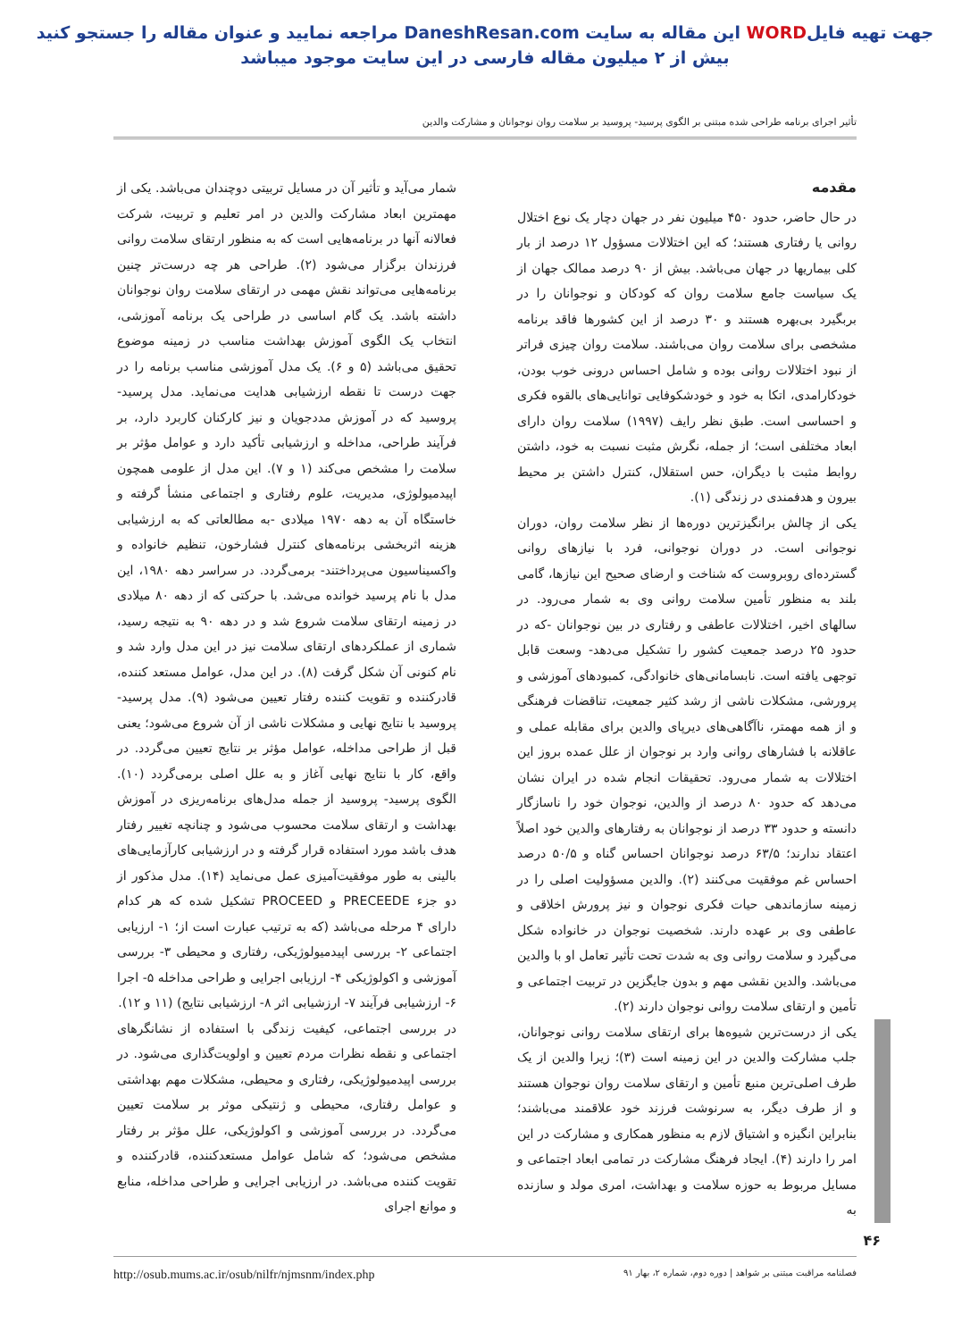جهت تهیه فایلWORD این مقاله به سایت DaneshResan.com مراجعه نمایید و عنوان مقاله را جستجو کنید
بیش از ۲ میلیون مقاله فارسی در این سایت موجود میباشد
تأثیر اجرای برنامه طراحی شده مبتنی بر الگوی پرسید- پروسید بر سلامت روان نوجوانان و مشارکت والدین
مقدمه
در حال حاضر، حدود ۴۵۰ میلیون نفر در جهان دچار یک نوع اختلال روانی یا رفتاری هستند؛ که این اختلالات مسؤول ۱۲ درصد از بار کلی بیماریها در جهان می‌باشد. بیش از ۹۰ درصد ممالک جهان از یک سیاست جامع سلامت روان که کودکان و نوجوانان را در بربگیرد بی‌بهره هستند و ۳۰ درصد از این کشورها فاقد برنامه مشخصی برای سلامت روان می‌باشند. سلامت روان چیزی فراتر از نبود اختلالات روانی بوده و شامل احساس درونی خوب بودن، خودکارامدی، اتکا به خود و خودشکوفایی توانایی‌های بالقوه فکری و احساسی است. طبق نظر رایف (۱۹۹۷) سلامت روان دارای ابعاد مختلفی است؛ از جمله، نگرش مثبت نسبت به خود، داشتن روابط مثبت با دیگران، حس استقلال، کنترل داشتن بر محیط بیرون و هدفمندی در زندگی (۱).
یکی از چالش برانگیزترین دوره‌ها از نظر سلامت روان، دوران نوجوانی است. در دوران نوجوانی، فرد با نیازهای روانی گسترده‌ای روبروست که شناخت و ارضای صحیح این نیازها، گامی بلند به منظور تأمین سلامت روانی وی به شمار می‌رود. در سالهای اخیر، اختلالات عاطفی و رفتاری در بین نوجوانان -که در حدود ۲۵ درصد جمعیت کشور را تشکیل می‌دهد- وسعت قابل توجهی یافته است. نابسامانی‌های خانوادگی، کمبودهای آموزشی و پرورشی، مشکلات ناشی از رشد کثیر جمعیت، تناقضات فرهنگی و از همه مهمتر، ناآگاهی‌های دیرپای والدین برای مقابله عملی و عاقلانه با فشارهای روانی وارد بر نوجوان از علل عمده بروز این اختلالات به شمار می‌رود. تحقیقات انجام شده در ایران نشان می‌دهد که حدود ۸۰ درصد از والدین، نوجوان خود را ناسازگار دانسته و حدود ۳۳ درصد از نوجوانان به رفتارهای والدین خود اصلاً اعتقاد ندارند؛ ۶۳/۵ درصد نوجوانان احساس گناه و ۵۰/۵ درصد احساس غم موفقیت می‌کنند (۲). والدین مسؤولیت اصلی را در زمینه سازماندهی حیات فکری نوجوان و نیز پرورش اخلاقی و عاطفی وی بر عهده دارند. شخصیت نوجوان در خانواده شکل می‌گیرد و سلامت روانی وی به شدت تحت تأثیر تعامل او با والدین می‌باشد. والدین نقشی مهم و بدون جایگزین در تربیت اجتماعی و تأمین و ارتقای سلامت روانی نوجوان دارند (۲).
یکی از درست‌ترین شیوه‌ها برای ارتقای سلامت روانی نوجوانان، جلب مشارکت والدین در این زمینه است (۳)؛ زیرا والدین از یک طرف اصلی‌ترین منبع تأمین و ارتقای سلامت روان نوجوان هستند و از طرف دیگر، به سرنوشت فرزند خود علاقمند می‌باشند؛ بنابراین انگیزه و اشتیاق لازم به منظور همکاری و مشارکت در این امر را دارند (۴). ایجاد فرهنگ مشارکت در تمامی ابعاد اجتماعی و مسایل مربوط به حوزه سلامت و بهداشت، امری مولد و سازنده به
شمار می‌آید و تأثیر آن در مسایل تربیتی دوچندان می‌باشد. یکی از مهمترین ابعاد مشارکت والدین در امر تعلیم و تربیت، شرکت فعالانه آنها در برنامه‌هایی است که به منظور ارتقای سلامت روانی فرزندان برگزار می‌شود (۲). طراحی هر چه درست‌تر چنین برنامه‌هایی می‌تواند نقش مهمی در ارتقای سلامت روان نوجوانان داشته باشد. یک گام اساسی در طراحی یک برنامه آموزشی، انتخاب یک الگوی آموزش بهداشت مناسب در زمینه موضوع تحقیق می‌باشد (۵ و ۶). یک مدل آموزشی مناسب برنامه را در جهت درست تا نقطه ارزشیابی هدایت می‌نماید. مدل پرسید- پروسید که در آموزش مددجویان و نیز کارکنان کاربرد دارد، بر فرآیند طراحی، مداخله و ارزشیابی تأکید دارد و عوامل مؤثر بر سلامت را مشخص می‌کند (۱ و ۷). این مدل از علومی همچون اپیدمیولوژی، مدیریت، علوم رفتاری و اجتماعی منشأ گرفته و خاستگاه آن به دهه ۱۹۷۰ میلادی -به مطالعاتی که به ارزشیابی هزینه اثربخشی برنامه‌های کنترل فشارخون، تنظیم خانواده و واکسیناسیون می‌پرداختند- برمی‌گردد. در سراسر دهه ۱۹۸۰، این مدل با نام پرسید خوانده می‌شد. با حرکتی که از دهه ۸۰ میلادی در زمینه ارتقای سلامت شروع شد و در دهه ۹۰ به نتیجه رسید، شماری از عملکردهای ارتقای سلامت نیز در این مدل وارد شد و نام کنونی آن شکل گرفت (۸). در این مدل، عوامل مستعد کننده، قادرکننده و تقویت کننده رفتار تعیین می‌شود (۹). مدل پرسید- پروسید با نتایج نهایی و مشکلات ناشی از آن شروع می‌شود؛ یعنی قبل از طراحی مداخله، عوامل مؤثر بر نتایج تعیین می‌گردد. در واقع، کار با نتایج نهایی آغاز و به علل اصلی برمی‌گردد (۱۰). الگوی پرسید- پروسید از جمله مدل‌های برنامه‌ریزی در آموزش بهداشت و ارتقای سلامت محسوب می‌شود و چنانچه تغییر رفتار هدف باشد مورد استفاده قرار گرفته و در ارزشیابی کارآزمایی‌های بالینی به طور موفقیت‌آمیزی عمل می‌نماید (۱۴). مدل مذکور از دو جزء PRECEEDE و PROCEED تشکیل شده که هر کدام دارای ۴ مرحله می‌باشد (که به ترتیب عبارت است از؛ ۱- ارزیابی اجتماعی ۲- بررسی اپیدمیولوژیکی، رفتاری و محیطی ۳- بررسی آموزشی و اکولوژیکی ۴- ارزیابی اجرایی و طراحی مداخله ۵- اجرا ۶- ارزشیابی فرآیند ۷- ارزشیابی اثر ۸- ارزشیابی نتایج) (۱۱ و ۱۲).
در بررسی اجتماعی، کیفیت زندگی با استفاده از نشانگرهای اجتماعی و نقطه نظرات مردم تعیین و اولویت‌گذاری می‌شود. در بررسی اپیدمیولوژیکی، رفتاری و محیطی، مشکلات مهم بهداشتی و عوامل رفتاری، محیطی و ژنتیکی موثر بر سلامت تعیین می‌گردد. در بررسی آموزشی و اکولوژیکی، علل مؤثر بر رفتار مشخص می‌شود؛ که شامل عوامل مستعدکننده، قادرکننده و تقویت کننده می‌باشد. در ارزیابی اجرایی و طراحی مداخله، منابع و موانع اجرای
۴۶
فصلنامه مراقبت مبتنی بر شواهد | دوره دوم، شماره ۲، بهار ۹۱ http://osub.mums.ac.ir/osub/nilfr/njmsnm/index.php